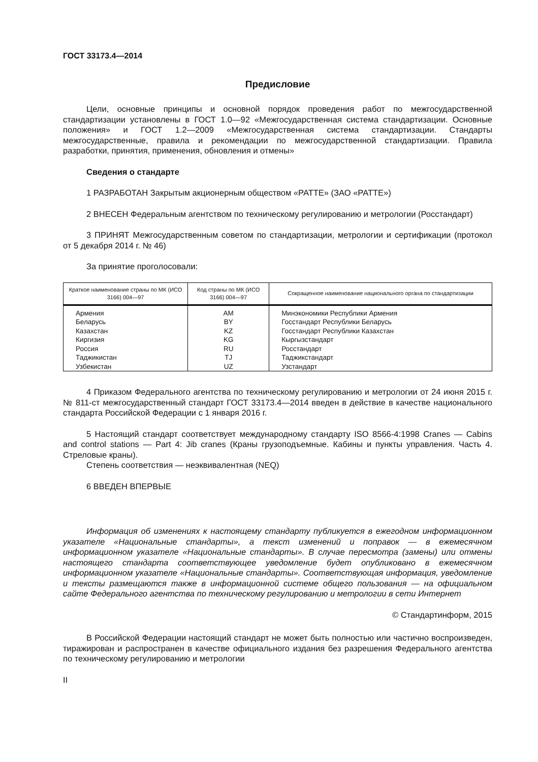ГОСТ 33173.4—2014
Предисловие
Цели, основные принципы и основной порядок проведения работ по межгосударственной стандартизации установлены в ГОСТ 1.0—92 «Межгосударственная система стандартизации. Основные положения» и ГОСТ 1.2—2009 «Межгосударственная система стандартизации. Стандарты межгосударственные, правила и рекомендации по межгосударственной стандартизации. Правила разработки, принятия, применения, обновления и отмены»
Сведения о стандарте
1 РАЗРАБОТАН Закрытым акционерным обществом «РАТТЕ» (ЗАО «РАТТЕ»)
2 ВНЕСЕН Федеральным агентством по техническому регулированию и метрологии (Росстандарт)
3 ПРИНЯТ Межгосударственным советом по стандартизации, метрологии и сертификации (протокол от 5 декабря 2014 г. № 46)
За принятие проголосовали:
| Краткое наименование страны по МК (ИСО 3166) 004—97 | Код страны по МК (ИСО 3166) 004—97 | Сокращенное наименование национального органа по стандартизации |
| --- | --- | --- |
| Армения | AM | Минэкономики Республики Армения |
| Беларусь | BY | Госстандарт Республики Беларусь |
| Казахстан | KZ | Госстандарт Республики Казахстан |
| Киргизия | KG | Кыргызстандарт |
| Россия | RU | Росстандарт |
| Таджикистан | TJ | Таджикстандарт |
| Узбекистан | UZ | Узстандарт |
4 Приказом Федерального агентства по техническому регулированию и метрологии от 24 июня 2015 г. № 811-ст межгосударственный стандарт ГОСТ 33173.4—2014 введен в действие в качестве национального стандарта Российской Федерации с 1 января 2016 г.
5 Настоящий стандарт соответствует международному стандарту ISO 8566-4:1998 Cranes — Cabins and control stations — Part 4: Jib cranes (Краны грузоподъемные. Кабины и пункты управления. Часть 4. Стреловые краны).
Степень соответствия — неэквивалентная (NEQ)
6 ВВЕДЕН ВПЕРВЫЕ
Информация об изменениях к настоящему стандарту публикуется в ежегодном информационном указателе «Национальные стандарты», а текст изменений и поправок — в ежемесячном информационном указателе «Национальные стандарты». В случае пересмотра (замены) или отмены настоящего стандарта соответствующее уведомление будет опубликовано в ежемесячном информационном указателе «Национальные стандарты». Соответствующая информация, уведомление и тексты размещаются также в информационной системе общего пользования — на официальном сайте Федерального агентства по техническому регулированию и метрологии в сети Интернет
© Стандартинформ, 2015
В Российской Федерации настоящий стандарт не может быть полностью или частично воспроизведен, тиражирован и распространен в качестве официального издания без разрешения Федерального агентства по техническому регулированию и метрологии
II